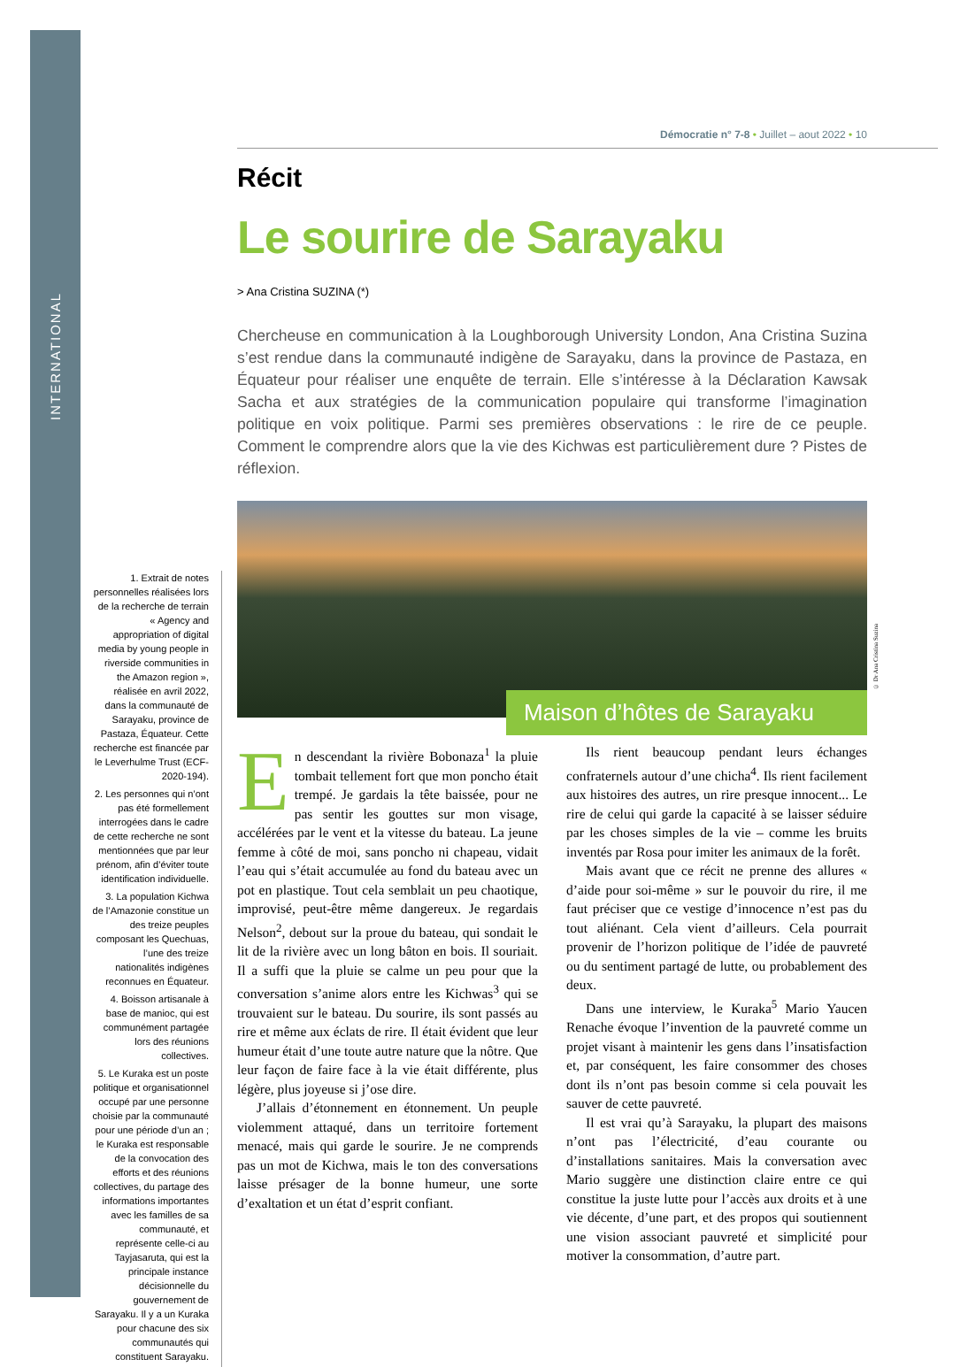INTERNATIONAL
1. Extrait de notes personnelles réalisées lors de la recherche de terrain « Agency and appropriation of digital media by young people in riverside communities in the Amazon region », réalisée en avril 2022, dans la communauté de Sarayaku, province de Pastaza, Équateur. Cette recherche est financée par le Leverhulme Trust (ECF-2020-194).
2. Les personnes qui n’ont pas été formellement interrogées dans le cadre de cette recherche ne sont mentionnées que par leur prénom, afin d’éviter toute identification individuelle.
3. La population Kichwa de l’Amazonie constitue un des treize peuples composant les Quechuas, l’une des treize nationalités indigènes reconnues en Équateur.
4. Boisson artisanale à base de manioc, qui est communément partagée lors des réunions collectives.
5. Le Kuraka est un poste politique et organisationnel occupé par une personne choisie par la communauté pour une période d’un an ; le Kuraka est responsable de la convocation des efforts et des réunions collectives, du partage des informations importantes avec les familles de sa communauté, et représente celle-ci au Tayjasaruta, qui est la principale instance décisionnelle du gouvernement de Sarayaku. Il y a un Kuraka pour chacune des six communautés qui constituent Sarayaku.
Démocratie n° 7-8 • Juillet – aout 2022 • 10
Récit
Le sourire de Sarayaku
> Ana Cristina SUZINA (*)
Chercheuse en communication à la Loughborough University London, Ana Cristina Suzina s’est rendue dans la communauté indigène de Sarayaku, dans la province de Pastaza, en Équateur pour réaliser une enquête de terrain. Elle s’intéresse à la Déclaration Kawsak Sacha et aux stratégies de la communication populaire qui transforme l’imagination politique en voix politique. Parmi ses premières observations : le rire de ce peuple. Comment le comprendre alors que la vie des Kichwas est particulièrement dure ? Pistes de réflexion.
Maison d’hôtes de Sarayaku
© Dr Ana Cristina Suzina
En descendant la rivière Bobonaza<sup>1</sup> la pluie tombait tellement fort que mon poncho était trempé. Je gardais la tête baissée, pour ne pas sentir les gouttes sur mon visage, accélérées par le vent et la vitesse du bateau. La jeune femme à côté de moi, sans poncho ni chapeau, vidait l’eau qui s’était accumulée au fond du bateau avec un pot en plastique. Tout cela semblait un peu chaotique, improvisé, peut-être même dangereux. Je regardais Nelson<sup>2</sup>, debout sur la proue du bateau, qui sondait le lit de la rivière avec un long bâton en bois. Il souriait. Il a suffi que la pluie se calme un peu pour que la conversation s’anime alors entre les Kichwas<sup>3</sup> qui se trouvaient sur le bateau. Du sourire, ils sont passés au rire et même aux éclats de rire. Il était évident que leur humeur était d’une toute autre nature que la nôtre. Que leur façon de faire face à la vie était différente, plus légère, plus joyeuse si j’ose dire.
J’allais d’étonnement en étonnement. Un peuple violemment attaqué, dans un territoire fortement menacé, mais qui garde le sourire. Je ne comprends pas un mot de Kichwa, mais le ton des conversations laisse présager de la bonne humeur, une sorte d’exaltation et un état d’esprit confiant.
Ils rient beaucoup pendant leurs échanges confraternels autour d’une chicha<sup>4</sup>. Ils rient facilement aux histoires des autres, un rire presque innocent... Le rire de celui qui garde la capacité à se laisser séduire par les choses simples de la vie – comme les bruits inventés par Rosa pour imiter les animaux de la forêt.
Mais avant que ce récit ne prenne des allures « d’aide pour soi-même » sur le pouvoir du rire, il me faut préciser que ce vestige d’innocence n’est pas du tout aliénant. Cela vient d’ailleurs. Cela pourrait provenir de l’horizon politique de l’idée de pauvreté ou du sentiment partagé de lutte, ou probablement des deux.
Dans une interview, le Kuraka<sup>5</sup> Mario Yaucen Renache évoque l’invention de la pauvreté comme un projet visant à maintenir les gens dans l’insatisfaction et, par conséquent, les faire consommer des choses dont ils n’ont pas besoin comme si cela pouvait les sauver de cette pauvreté.
Il est vrai qu’à Sarayaku, la plupart des maisons n’ont pas l’électricité, d’eau courante ou d’installations sanitaires. Mais la conversation avec Mario suggère une distinction claire entre ce qui constitue la juste lutte pour l’accès aux droits et à une vie décente, d’une part, et des propos qui soutiennent une vision associant pauvreté et simplicité pour motiver la consommation, d’autre part.